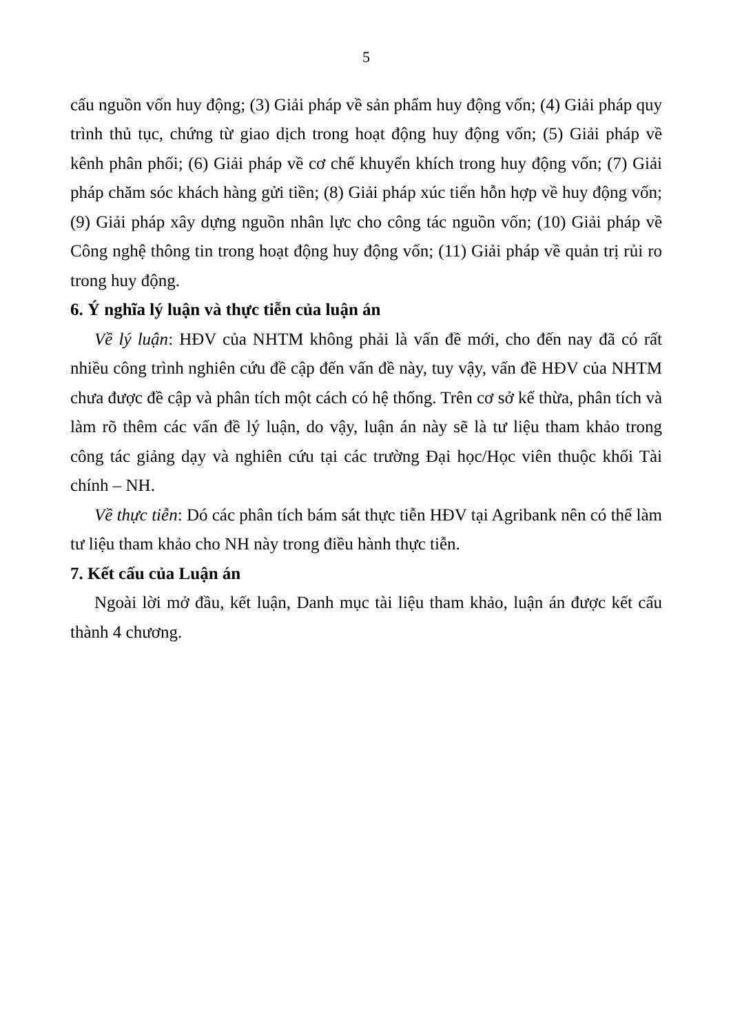5
cấu nguồn vốn huy động; (3) Giải pháp về sản phẩm huy động vốn; (4) Giải pháp quy trình thủ tục, chứng từ giao dịch trong hoạt động huy động vốn; (5) Giải pháp về kênh phân phối; (6) Giải pháp về cơ chế khuyến khích trong huy động vốn; (7) Giải pháp chăm sóc khách hàng gửi tiền; (8) Giải pháp xúc tiến hỗn hợp về huy động vốn; (9) Giải pháp xây dựng nguồn nhân lực cho công tác nguồn vốn; (10) Giải pháp về Công nghệ thông tin trong hoạt động huy động vốn; (11) Giải pháp về quản trị rủi ro trong huy động.
6. Ý nghĩa lý luận và thực tiễn của luận án
Về lý luận: HĐV của NHTM không phải là vấn đề mới, cho đến nay đã có rất nhiều công trình nghiên cứu đề cập đến vấn đề này, tuy vậy, vấn đề HĐV của NHTM chưa được đề cập và phân tích một cách có hệ thống. Trên cơ sở kế thừa, phân tích và làm rõ thêm các vấn đề lý luận, do vậy, luận án này sẽ là tư liệu tham khảo trong công tác giảng dạy và nghiên cứu tại các trường Đại học/Học viên thuộc khối Tài chính – NH.
Về thực tiễn: Dó các phân tích bám sát thực tiễn HĐV tại Agribank nên có thể làm tư liệu tham khảo cho NH này trong điều hành thực tiễn.
7. Kết cấu của Luận án
Ngoài lời mở đầu, kết luận, Danh mục tài liệu tham khảo, luận án được kết cấu thành 4 chương.